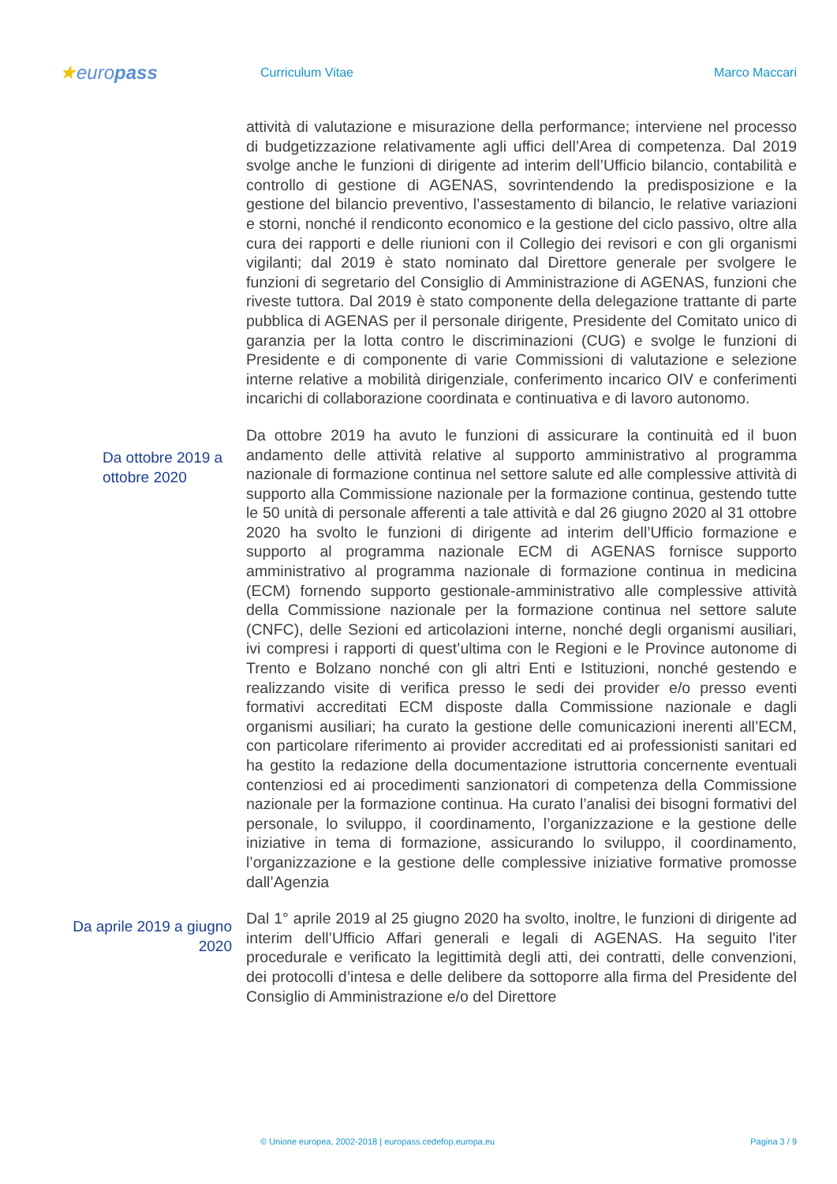★europass
Curriculum Vitae Marco Maccari
attività di valutazione e misurazione della performance; interviene nel processo di budgetizzazione relativamente agli uffici dell’Area di competenza. Dal 2019 svolge anche le funzioni di dirigente ad interim dell’Ufficio bilancio, contabilità e controllo di gestione di AGENAS, sovrintendendo la predisposizione e la gestione del bilancio preventivo, l’assestamento di bilancio, le relative variazioni e storni, nonché il rendiconto economico e la gestione del ciclo passivo, oltre alla cura dei rapporti e delle riunioni con il Collegio dei revisori e con gli organismi vigilanti; dal 2019 è stato nominato dal Direttore generale per svolgere le funzioni di segretario del Consiglio di Amministrazione di AGENAS, funzioni che riveste tuttora. Dal 2019 è stato componente della delegazione trattante di parte pubblica di AGENAS per il personale dirigente, Presidente del Comitato unico di garanzia per la lotta contro le discriminazioni (CUG) e svolge le funzioni di Presidente e di componente di varie Commissioni di valutazione e selezione interne relative a mobilità dirigenziale, conferimento incarico OIV e conferimenti incarichi di collaborazione coordinata e continuativa e di lavoro autonomo.
Da ottobre 2019 a ottobre 2020
Da ottobre 2019 ha avuto le funzioni di assicurare la continuità ed il buon andamento delle attività relative al supporto amministrativo al programma nazionale di formazione continua nel settore salute ed alle complessive attività di supporto alla Commissione nazionale per la formazione continua, gestendo tutte le 50 unità di personale afferenti a tale attività e dal 26 giugno 2020 al 31 ottobre 2020 ha svolto le funzioni di dirigente ad interim dell’Ufficio formazione e supporto al programma nazionale ECM di AGENAS fornisce supporto amministrativo al programma nazionale di formazione continua in medicina (ECM) fornendo supporto gestionale-amministrativo alle complessive attività della Commissione nazionale per la formazione continua nel settore salute (CNFC), delle Sezioni ed articolazioni interne, nonché degli organismi ausiliari, ivi compresi i rapporti di quest’ultima con le Regioni e le Province autonome di Trento e Bolzano nonché con gli altri Enti e Istituzioni, nonché gestendo e realizzando visite di verifica presso le sedi dei provider e/o presso eventi formativi accreditati ECM disposte dalla Commissione nazionale e dagli organismi ausiliari; ha curato la gestione delle comunicazioni inerenti all’ECM, con particolare riferimento ai provider accreditati ed ai professionisti sanitari ed ha gestito la redazione della documentazione istruttoria concernente eventuali contenziosi ed ai procedimenti sanzionatori di competenza della Commissione nazionale per la formazione continua. Ha curato l’analisi dei bisogni formativi del personale, lo sviluppo, il coordinamento, l’organizzazione e la gestione delle iniziative in tema di formazione, assicurando lo sviluppo, il coordinamento, l’organizzazione e la gestione delle complessive iniziative formative promosse dall’Agenzia
Da aprile 2019 a giugno 2020
Dal 1° aprile 2019 al 25 giugno 2020 ha svolto, inoltre, le funzioni di dirigente ad interim dell’Ufficio Affari generali e legali di AGENAS. Ha seguito l'iter procedurale e verificato la legittimità degli atti, dei contratti, delle convenzioni, dei protocolli d’intesa e delle delibere da sottoporre alla firma del Presidente del Consiglio di Amministrazione e/o del Direttore
© Unione europea, 2002-2018 | europass.cedefop.europa.eu Pagina 3 / 9